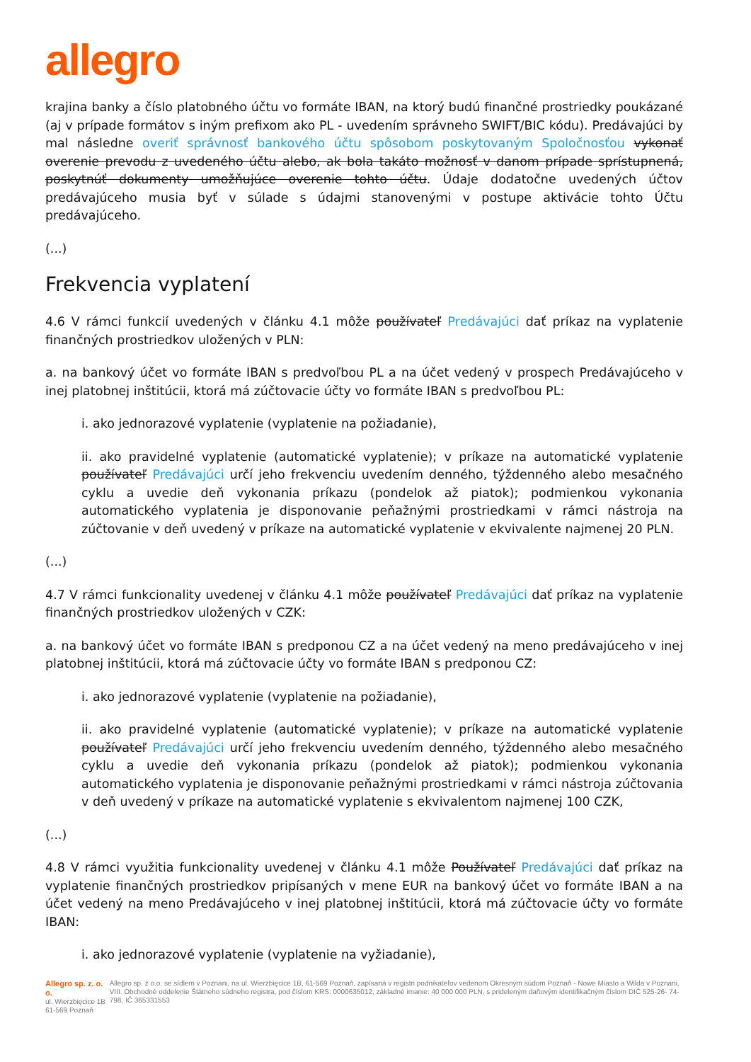allegro
krajina banky a číslo platobného účtu vo formáte IBAN, na ktorý budú finančné prostriedky poukázané (aj v prípade formátov s iným prefixom ako PL - uvedením správneho SWIFT/BIC kódu). Predávajúci by mal následne overiť správnosť bankového účtu spôsobom poskytovaným Spoločnosťou vykonať overenie prevodu z uvedeného účtu alebo, ak bola takáto možnosť v danom prípade sprístupnená, poskytnúť dokumenty umožňujúce overenie tohto účtu. Údaje dodatočne uvedených účtov predávajúceho musia byť v súlade s údajmi stanovenými v postupe aktivácie tohto Účtu predávajúceho.
(...)
Frekvencia vyplatení
4.6 V rámci funkcií uvedených v článku 4.1 môže používateľ Predávajúci dať príkaz na vyplatenie finančných prostriedkov uložených v PLN:
a. na bankový účet vo formáte IBAN s predvoľbou PL a na účet vedený v prospech Predávajúceho v inej platobnej inštitúcii, ktorá má zúčtovacie účty vo formáte IBAN s predvoľbou PL:
i. ako jednorazové vyplatenie (vyplatenie na požiadanie),
ii. ako pravidelné vyplatenie (automatické vyplatenie); v príkaze na automatické vyplatenie používateľ Predávajúci určí jeho frekvenciu uvedením denného, týždenného alebo mesačného cyklu a uvedie deň vykonania príkazu (pondelok až piatok); podmienkou vykonania automatického vyplatenia je disponovanie peňažnými prostriedkami v rámci nástroja na zúčtovanie v deň uvedený v príkaze na automatické vyplatenie v ekvivalente najmenej 20 PLN.
(...)
4.7 V rámci funkcionality uvedenej v článku 4.1 môže používateľ Predávajúci dať príkaz na vyplatenie finančných prostriedkov uložených v CZK:
a. na bankový účet vo formáte IBAN s predponou CZ a na účet vedený na meno predávajúceho v inej platobnej inštitúcii, ktorá má zúčtovacie účty vo formáte IBAN s predponou CZ:
i. ako jednorazové vyplatenie (vyplatenie na požiadanie),
ii. ako pravidelné vyplatenie (automatické vyplatenie); v príkaze na automatické vyplatenie používateľ Predávajúci určí jeho frekvenciu uvedením denného, týždenného alebo mesačného cyklu a uvedie deň vykonania príkazu (pondelok až piatok); podmienkou vykonania automatického vyplatenia je disponovanie peňažnými prostriedkami v rámci nástroja zúčtovania v deň uvedený v príkaze na automatické vyplatenie s ekvivalentom najmenej 100 CZK,
(...)
4.8 V rámci využitia funkcionality uvedenej v článku 4.1 môže Používateľ Predávajúci dať príkaz na vyplatenie finančných prostriedkov pripísaných v mene EUR na bankový účet vo formáte IBAN a na účet vedený na meno Predávajúceho v inej platobnej inštitúcii, ktorá má zúčtovacie účty vo formáte IBAN:
i. ako jednorazové vyplatenie (vyplatenie na vyžiadanie),
Allegro sp. z. o. o.
ul. Wierzbięcice 1B
61-569 Poznaň
Allegro sp. z o.o. se sídlem v Poznani, na ul. Wierzbięcice 1B, 61-569 Poznaň, zapísaná v registri podnikateľov vedenom Okresným súdom Poznaň - Nowe Miasto a Wilda v Poznani, VIII. Obchodné oddelenie Štátneho súdneho registra, pod číslom KRS: 0000635012, základné imanie: 40 000 000 PLN, s prideleným daňovým identifikačným číslom DIČ 525-26- 74-798, IČ 365331553